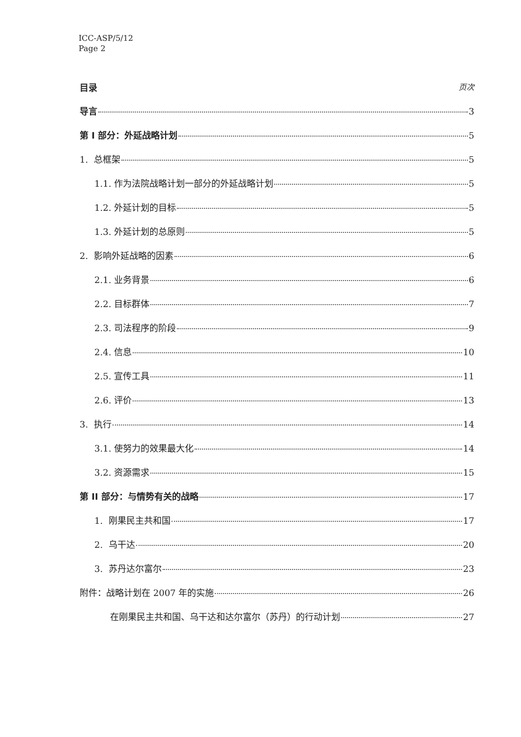ICC-ASP/5/12
Page 2
目录 页次
导言 3
第 I 部分：外延战略计划 5
1. 总框架 5
1.1. 作为法院战略计划一部分的外延战略计划 5
1.2. 外延计划的目标 5
1.3. 外延计划的总原则 5
2. 影响外延战略的因素 6
2.1. 业务背景 6
2.2. 目标群体 7
2.3. 司法程序的阶段 9
2.4. 信息 10
2.5. 宣传工具 11
2.6. 评价 13
3. 执行 14
3.1. 使努力的效果最大化 14
3.2. 资源需求 15
第 II 部分：与情势有关的战略 17
1. 刚果民主共和国 17
2. 乌干达 20
3. 苏丹达尔富尔 23
附件：战略计划在 2007 年的实施 26
在刚果民主共和国、乌干达和达尔富尔（苏丹）的行动计划 27